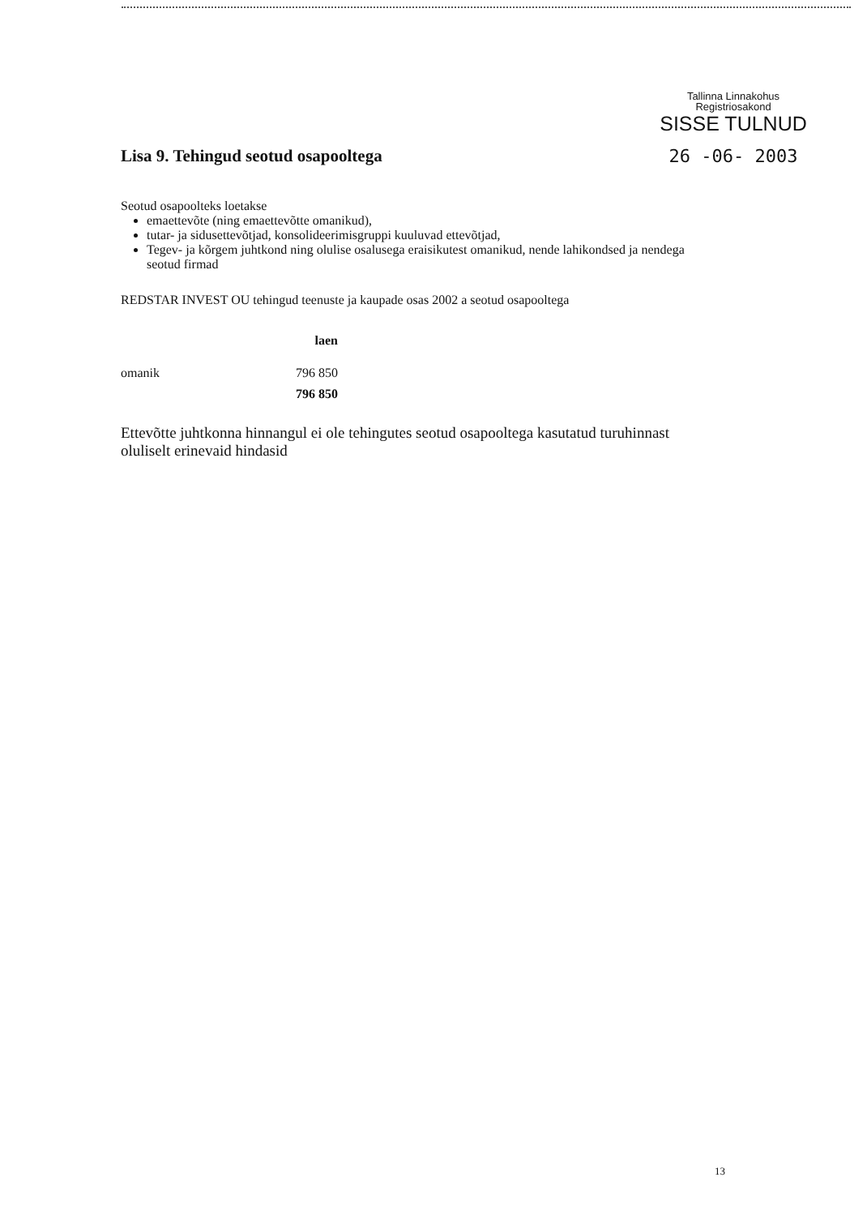Tallinna Linnakohus
Registriosakond
SISSE TULNUD
26 -06- 2003
Lisa 9. Tehingud seotud osapooltega
Seotud osapoolteks loetakse
emaettevõte (ning emaettevõtte omanikud),
tutar- ja sidusettevõtjad, konsolideerimisgruppi kuuluvad ettevõtjad,
Tegev- ja kõrgem juhtkond ning olulise osalusega eraisikutest omanikud, nende lahikondsed ja nendega seotud firmad
REDSTAR INVEST OU tehingud teenuste ja kaupade osas 2002 a seotud osapooltega
| | laen |
| --- | --- |
| omanik | 796 850 |
| | 796 850 |
Ettevõtte juhtkonna hinnangul ei ole tehingutes seotud osapooltega kasutatud turuhinnast oluliselt erinevaid hindasid
13